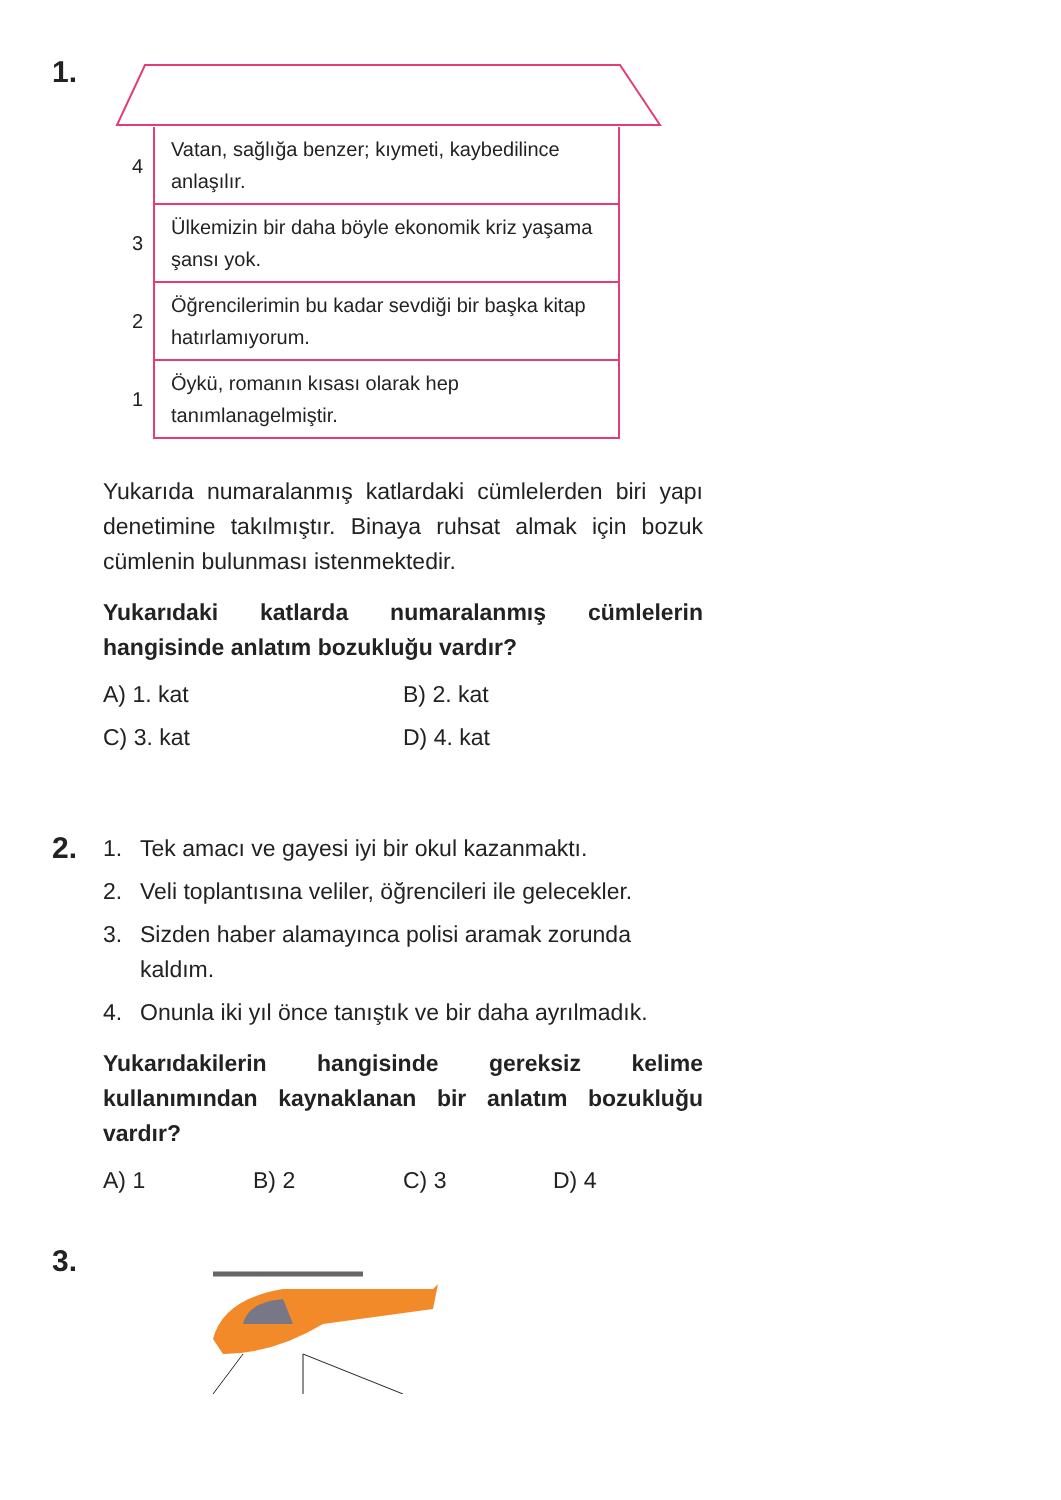1.
| 4 | Vatan, sağlığa benzer; kıymeti, kaybedilince anlaşılır. |
| 3 | Ülkemizin bir daha böyle ekonomik kriz yaşama şansı yok. |
| 2 | Öğrencilerimin bu kadar sevdiği bir başka kitap hatırlamıyorum. |
| 1 | Öykü, romanın kısası olarak hep tanımlanagelmiştir. |
Yukarıda numaralanmış katlardaki cümlelerden biri yapı denetimine takılmıştır. Binaya ruhsat almak için bozuk cümlenin bulunması istenmektedir.
Yukarıdaki katlarda numaralanmış cümlelerin hangisinde anlatım bozukluğu vardır?
A) 1. kat
B) 2. kat
C) 3. kat
D) 4. kat
2.
1. Tek amacı ve gayesi iyi bir okul kazanmaktı.
2. Veli toplantısına veliler, öğrencileri ile gelecekler.
3. Sizden haber alamayınca polisi aramak zorunda kaldım.
4. Onunla iki yıl önce tanıştık ve bir daha ayrılmadık.
Yukarıdakilerin hangisinde gereksiz kelime kullanımından kaynaklanan bir anlatım bozukluğu vardır?
A) 1
B) 2
C) 3
D) 4
3.